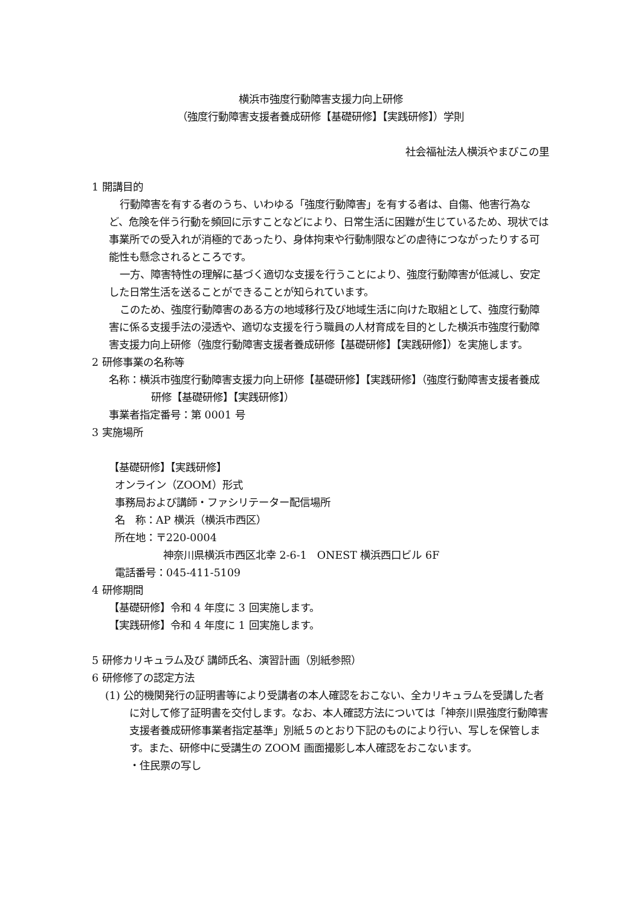横浜市強度行動障害支援力向上研修
（強度行動障害支援者養成研修【基礎研修】【実践研修】）学則
社会福祉法人横浜やまびこの里
1 開講目的
行動障害を有する者のうち、いわゆる「強度行動障害」を有する者は、自傷、他害行為など、危険を伴う行動を頻回に示すことなどにより、日常生活に困難が生じているため、現状では事業所での受入れが消極的であったり、身体拘束や行動制限などの虐待につながったりする可能性も懸念されるところです。
一方、障害特性の理解に基づく適切な支援を行うことにより、強度行動障害が低減し、安定した日常生活を送ることができることが知られています。
このため、強度行動障害のある方の地域移行及び地域生活に向けた取組として、強度行動障害に係る支援手法の浸透や、適切な支援を行う職員の人材育成を目的とした横浜市強度行動障害支援力向上研修（強度行動障害支援者養成研修【基礎研修】【実践研修】）を実施します。
2 研修事業の名称等
名称：横浜市強度行動障害支援力向上研修【基礎研修】【実践研修】（強度行動障害支援者養成研修【基礎研修】【実践研修】）
事業者指定番号：第 0001 号
3 実施場所
【基礎研修】【実践研修】
オンライン（ZOOM）形式
事務局および講師・ファシリテーター配信場所
名　称：AP 横浜（横浜市西区）
所在地：〒220-0004
神奈川県横浜市西区北幸 2-6-1　ONEST 横浜西口ビル 6F
電話番号：045-411-5109
4 研修期間
【基礎研修】令和 4 年度に 3 回実施します。
【実践研修】令和 4 年度に 1 回実施します。
5 研修カリキュラム及び 講師氏名、演習計画（別紙参照）
6 研修修了の認定方法
(1) 公的機関発行の証明書等により受講者の本人確認をおこない、全カリキュラムを受講した者に対して修了証明書を交付します。なお、本人確認方法については「神奈川県強度行動障害支援者養成研修事業者指定基準」別紙５のとおり下記のものにより行い、写しを保管します。また、研修中に受講生の ZOOM 画面撮影し本人確認をおこないます。
・住民票の写し